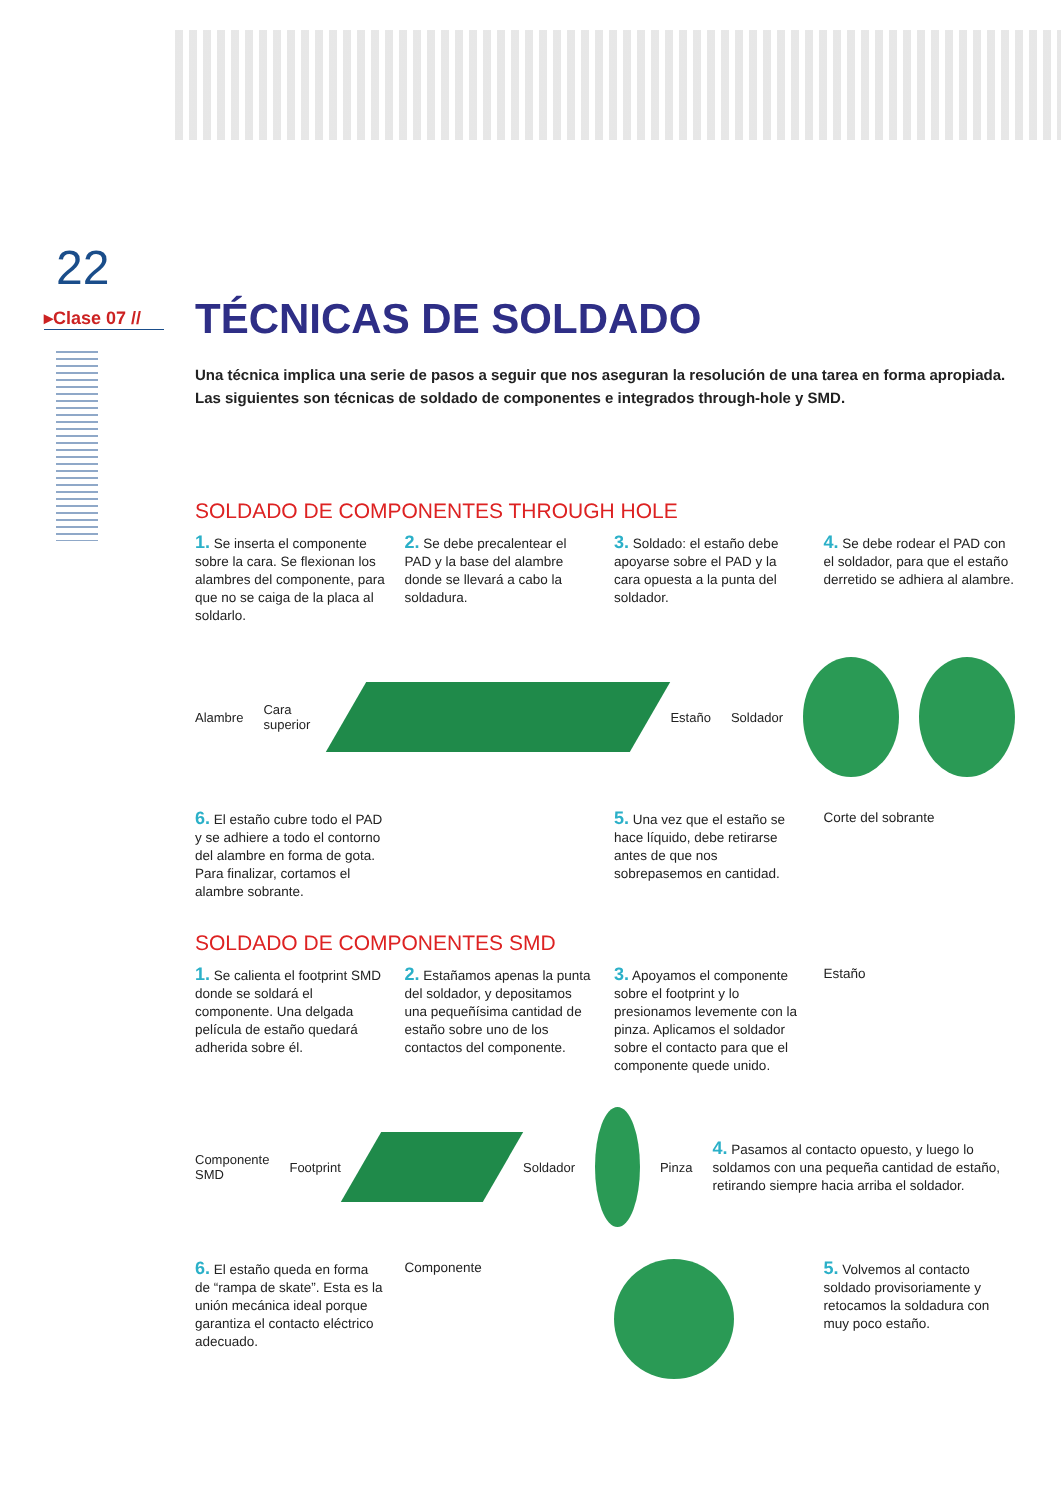22
▸Clase 07 //
TÉCNICAS DE SOLDADO
Una técnica implica una serie de pasos a seguir que nos aseguran la resolución de una tarea en forma apropiada. Las siguientes son técnicas de soldado de componentes e integrados through-hole y SMD.
SOLDADO DE COMPONENTES THROUGH HOLE
1. Se inserta el componente sobre la cara. Se flexionan los alambres del componente, para que no se caiga de la placa al soldarlo.
2. Se debe precalentear el PAD y la base del alambre donde se llevará a cabo la soldadura.
3. Soldado: el estaño debe apoyarse sobre el PAD y la cara opuesta a la punta del soldador.
4. Se debe rodear el PAD con el soldador, para que el estaño derretido se adhiera al alambre.
Alambre Cara superior Estaño Soldador
6. El estaño cubre todo el PAD y se adhiere a todo el contorno del alambre en forma de gota. Para finalizar, cortamos el alambre sobrante.
5. Una vez que el estaño se hace líquido, debe retirarse antes de que nos sobrepasemos en cantidad.
Corte del sobrante
SOLDADO DE COMPONENTES SMD
1. Se calienta el footprint SMD donde se soldará el componente. Una delgada película de estaño quedará adherida sobre él.
2. Estañamos apenas la punta del soldador, y depositamos una pequeñísima cantidad de estaño sobre uno de los contactos del componente.
3. Apoyamos el componente sobre el footprint y lo presionamos levemente con la pinza. Aplicamos el soldador sobre el contacto para que el componente quede unido.
Estaño
Componente SMD Footprint Soldador Pinza
4. Pasamos al contacto opuesto, y luego lo soldamos con una pequeña cantidad de estaño, retirando siempre hacia arriba el soldador.
6. El estaño queda en forma de “rampa de skate”. Esta es la unión mecánica ideal porque garantiza el contacto eléctrico adecuado.
Componente
5. Volvemos al contacto soldado provisoriamente y retocamos la soldadura con muy poco estaño.